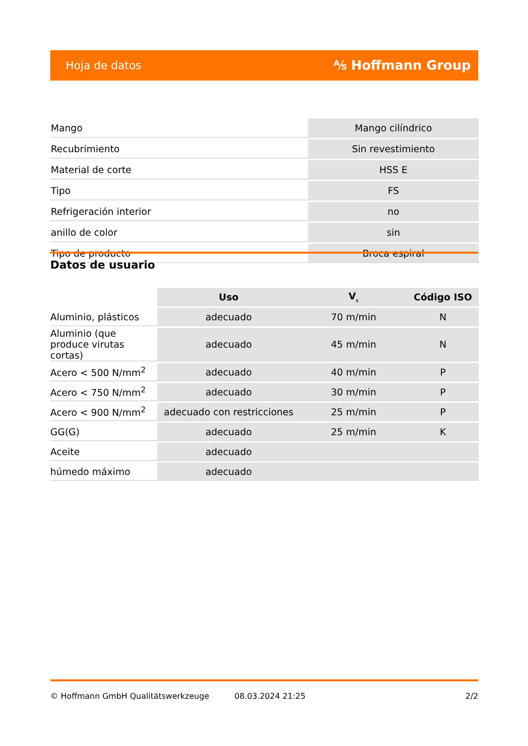Hoja de datos ⅍ Hoffmann Group
| Mango | Mango cilíndrico |
| Recubrimiento | Sin revestimiento |
| Material de corte | HSS E |
| Tipo | FS |
| Refrigeración interior | no |
| anillo de color | sin |
| Tipo de producto | Broca espiral |
Datos de usuario
| | Uso | V<sub>c</sub> | Código ISO |
| --- | --- | --- | --- |
| Aluminio, plásticos | adecuado | 70 m/min | N |
| Aluminio (que produce virutas cortas) | adecuado | 45 m/min | N |
| Acero < 500 N/mm<sup>2</sup> | adecuado | 40 m/min | P |
| Acero < 750 N/mm<sup>2</sup> | adecuado | 30 m/min | P |
| Acero < 900 N/mm<sup>2</sup> | adecuado con restricciones | 25 m/min | P |
| GG(G) | adecuado | 25 m/min | K |
| Aceite | adecuado | | |
| húmedo máximo | adecuado | | |
© Hoffmann GmbH Qualitätswerkzeuge 08.03.2024 21:25 2/2